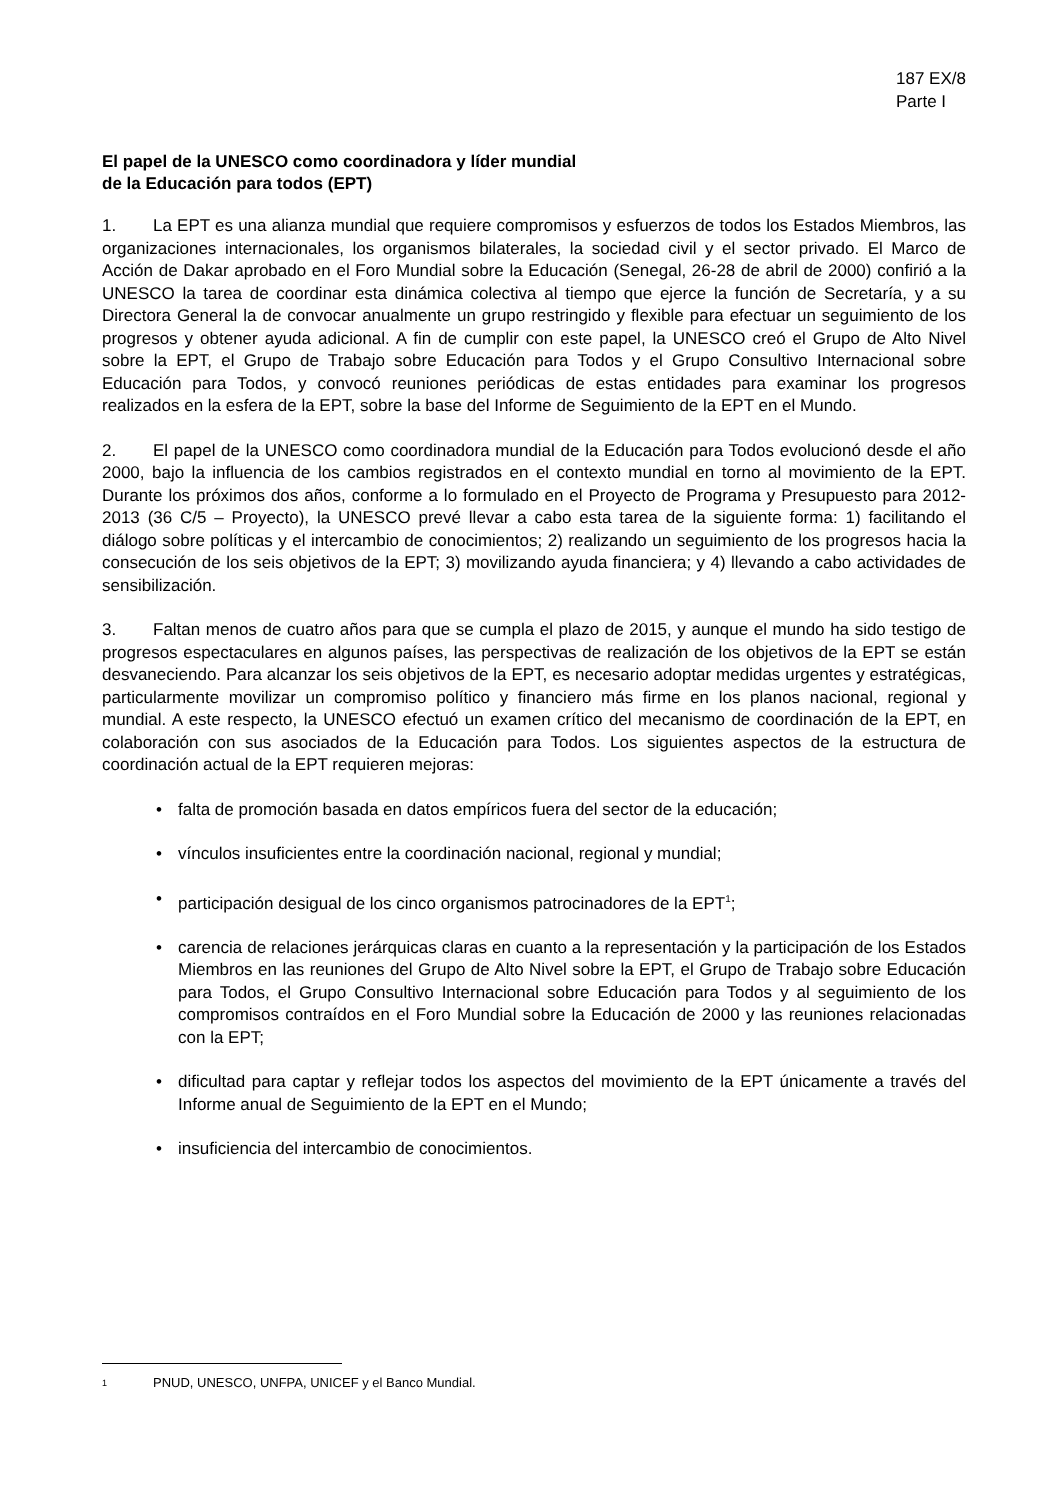187 EX/8
Parte I
El papel de la UNESCO como coordinadora y líder mundial
de la Educación para todos (EPT)
1. La EPT es una alianza mundial que requiere compromisos y esfuerzos de todos los Estados Miembros, las organizaciones internacionales, los organismos bilaterales, la sociedad civil y el sector privado. El Marco de Acción de Dakar aprobado en el Foro Mundial sobre la Educación (Senegal, 26-28 de abril de 2000) confirió a la UNESCO la tarea de coordinar esta dinámica colectiva al tiempo que ejerce la función de Secretaría, y a su Directora General la de convocar anualmente un grupo restringido y flexible para efectuar un seguimiento de los progresos y obtener ayuda adicional. A fin de cumplir con este papel, la UNESCO creó el Grupo de Alto Nivel sobre la EPT, el Grupo de Trabajo sobre Educación para Todos y el Grupo Consultivo Internacional sobre Educación para Todos, y convocó reuniones periódicas de estas entidades para examinar los progresos realizados en la esfera de la EPT, sobre la base del Informe de Seguimiento de la EPT en el Mundo.
2. El papel de la UNESCO como coordinadora mundial de la Educación para Todos evolucionó desde el año 2000, bajo la influencia de los cambios registrados en el contexto mundial en torno al movimiento de la EPT. Durante los próximos dos años, conforme a lo formulado en el Proyecto de Programa y Presupuesto para 2012-2013 (36 C/5 – Proyecto), la UNESCO prevé llevar a cabo esta tarea de la siguiente forma: 1) facilitando el diálogo sobre políticas y el intercambio de conocimientos; 2) realizando un seguimiento de los progresos hacia la consecución de los seis objetivos de la EPT; 3) movilizando ayuda financiera; y 4) llevando a cabo actividades de sensibilización.
3. Faltan menos de cuatro años para que se cumpla el plazo de 2015, y aunque el mundo ha sido testigo de progresos espectaculares en algunos países, las perspectivas de realización de los objetivos de la EPT se están desvaneciendo. Para alcanzar los seis objetivos de la EPT, es necesario adoptar medidas urgentes y estratégicas, particularmente movilizar un compromiso político y financiero más firme en los planos nacional, regional y mundial. A este respecto, la UNESCO efectuó un examen crítico del mecanismo de coordinación de la EPT, en colaboración con sus asociados de la Educación para Todos. Los siguientes aspectos de la estructura de coordinación actual de la EPT requieren mejoras:
• falta de promoción basada en datos empíricos fuera del sector de la educación;
• vínculos insuficientes entre la coordinación nacional, regional y mundial;
• participación desigual de los cinco organismos patrocinadores de la EPT<sup>1</sup>;
• carencia de relaciones jerárquicas claras en cuanto a la representación y la participación de los Estados Miembros en las reuniones del Grupo de Alto Nivel sobre la EPT, el Grupo de Trabajo sobre Educación para Todos, el Grupo Consultivo Internacional sobre Educación para Todos y al seguimiento de los compromisos contraídos en el Foro Mundial sobre la Educación de 2000 y las reuniones relacionadas con la EPT;
• dificultad para captar y reflejar todos los aspectos del movimiento de la EPT únicamente a través del Informe anual de Seguimiento de la EPT en el Mundo;
• insuficiencia del intercambio de conocimientos.
1 PNUD, UNESCO, UNFPA, UNICEF y el Banco Mundial.